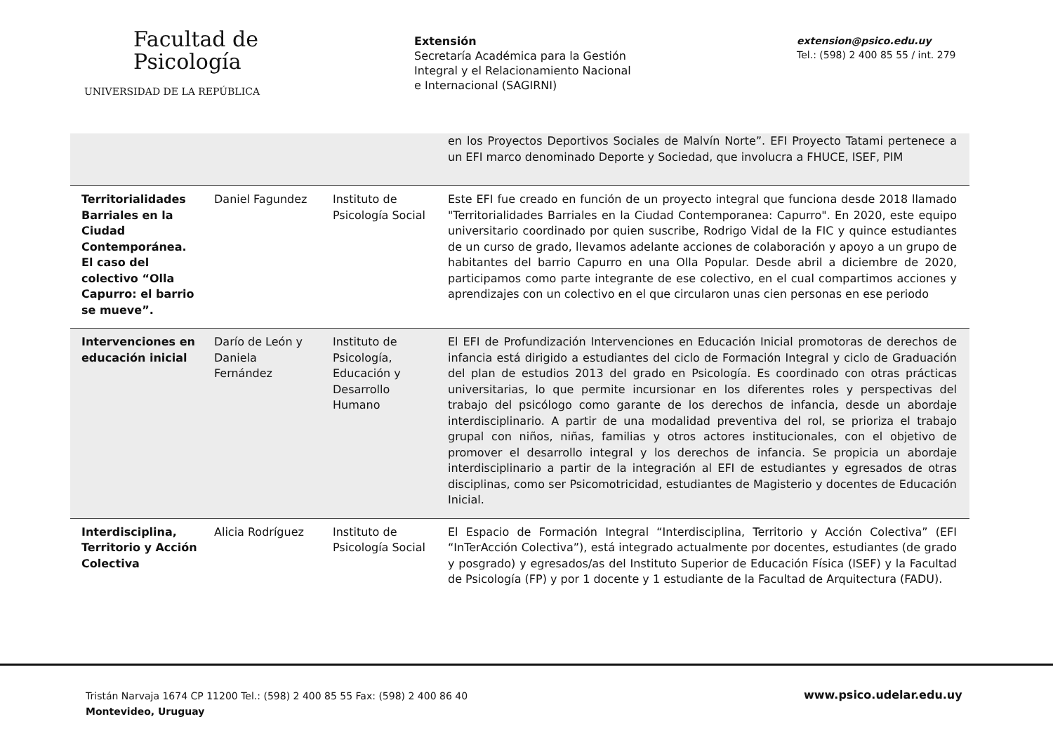Facultad de
Psicología
UNIVERSIDAD DE LA REPÚBLICA
Extensión
Secretaría Académica para la Gestión
Integral y el Relacionamiento Nacional
e Internacional (SAGIRNI)
extension@psico.edu.uy
Tel.: (598) 2 400 85 55 / int. 279
| | | | en los Proyectos Deportivos Sociales de Malvín Norte”. EFI Proyecto Tatami pertenece a un EFI marco denominado Deporte y Sociedad, que involucra a FHUCE, ISEF, PIM |
| Territorialidades Barriales en la Ciudad Contemporánea. El caso del colectivo “Olla Capurro: el barrio se mueve”. | Daniel Fagundez | Instituto de Psicología Social | Este EFI fue creado en función de un proyecto integral que funciona desde 2018 llamado "Territorialidades Barriales en la Ciudad Contemporanea: Capurro". En 2020, este equipo universitario coordinado por quien suscribe, Rodrigo Vidal de la FIC y quince estudiantes de un curso de grado, llevamos adelante acciones de colaboración y apoyo a un grupo de habitantes del barrio Capurro en una Olla Popular. Desde abril a diciembre de 2020, participamos como parte integrante de ese colectivo, en el cual compartimos acciones y aprendizajes con un colectivo en el que circularon unas cien personas en ese periodo |
| Intervenciones en educación inicial | Darío de León y Daniela Fernández | Instituto de Psicología, Educación y Desarrollo Humano | El EFI de Profundización Intervenciones en Educación Inicial promotoras de derechos de infancia está dirigido a estudiantes del ciclo de Formación Integral y ciclo de Graduación del plan de estudios 2013 del grado en Psicología. Es coordinado con otras prácticas universitarias, lo que permite incursionar en los diferentes roles y perspectivas del trabajo del psicólogo como garante de los derechos de infancia, desde un abordaje interdisciplinario. A partir de una modalidad preventiva del rol, se prioriza el trabajo grupal con niños, niñas, familias y otros actores institucionales, con el objetivo de promover el desarrollo integral y los derechos de infancia. Se propicia un abordaje interdisciplinario a partir de la integración al EFI de estudiantes y egresados de otras disciplinas, como ser Psicomotricidad, estudiantes de Magisterio y docentes de Educación Inicial. |
| Interdisciplina, Territorio y Acción Colectiva | Alicia Rodríguez | Instituto de Psicología Social | El Espacio de Formación Integral “Interdisciplina, Territorio y Acción Colectiva” (EFI “InTerAcción Colectiva”), está integrado actualmente por docentes, estudiantes (de grado y posgrado) y egresados/as del Instituto Superior de Educación Física (ISEF) y la Facultad de Psicología (FP) y por 1 docente y 1 estudiante de la Facultad de Arquitectura (FADU). |
Tristán Narvaja 1674 CP 11200 Tel.: (598) 2 400 85 55 Fax: (598) 2 400 86 40
Montevideo, Uruguay
www.psico.udelar.edu.uy